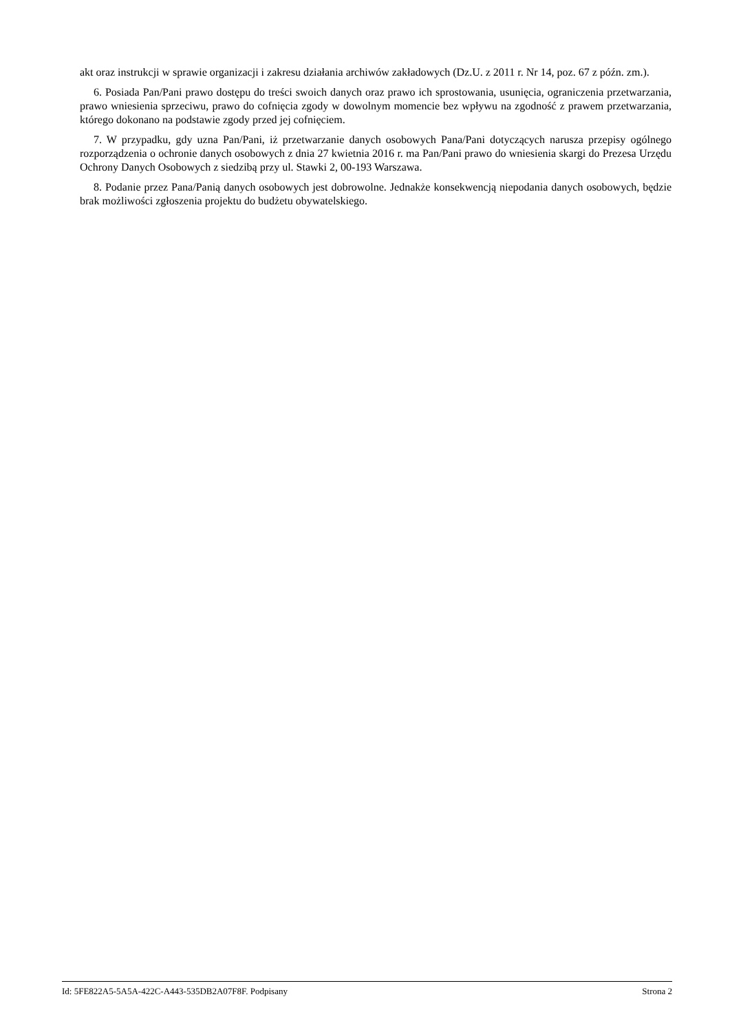akt oraz instrukcji w sprawie organizacji i zakresu działania archiwów zakładowych (Dz.U. z 2011 r. Nr 14, poz. 67 z późn. zm.).
6. Posiada Pan/Pani prawo dostępu do treści swoich danych oraz prawo ich sprostowania, usunięcia, ograniczenia przetwarzania, prawo wniesienia sprzeciwu, prawo do cofnięcia zgody w dowolnym momencie bez wpływu na zgodność z prawem przetwarzania, którego dokonano na podstawie zgody przed jej cofnięciem.
7. W przypadku, gdy uzna Pan/Pani, iż przetwarzanie danych osobowych Pana/Pani dotyczących narusza przepisy ogólnego rozporządzenia o ochronie danych osobowych z dnia 27 kwietnia 2016 r. ma Pan/Pani prawo do wniesienia skargi do Prezesa Urzędu Ochrony Danych Osobowych z siedzibą przy ul. Stawki 2, 00-193 Warszawa.
8. Podanie przez Pana/Panią danych osobowych jest dobrowolne. Jednakże konsekwencją niepodania danych osobowych, będzie brak możliwości zgłoszenia projektu do budżetu obywatelskiego.
Id: 5FE822A5-5A5A-422C-A443-535DB2A07F8F. Podpisany Strona 2